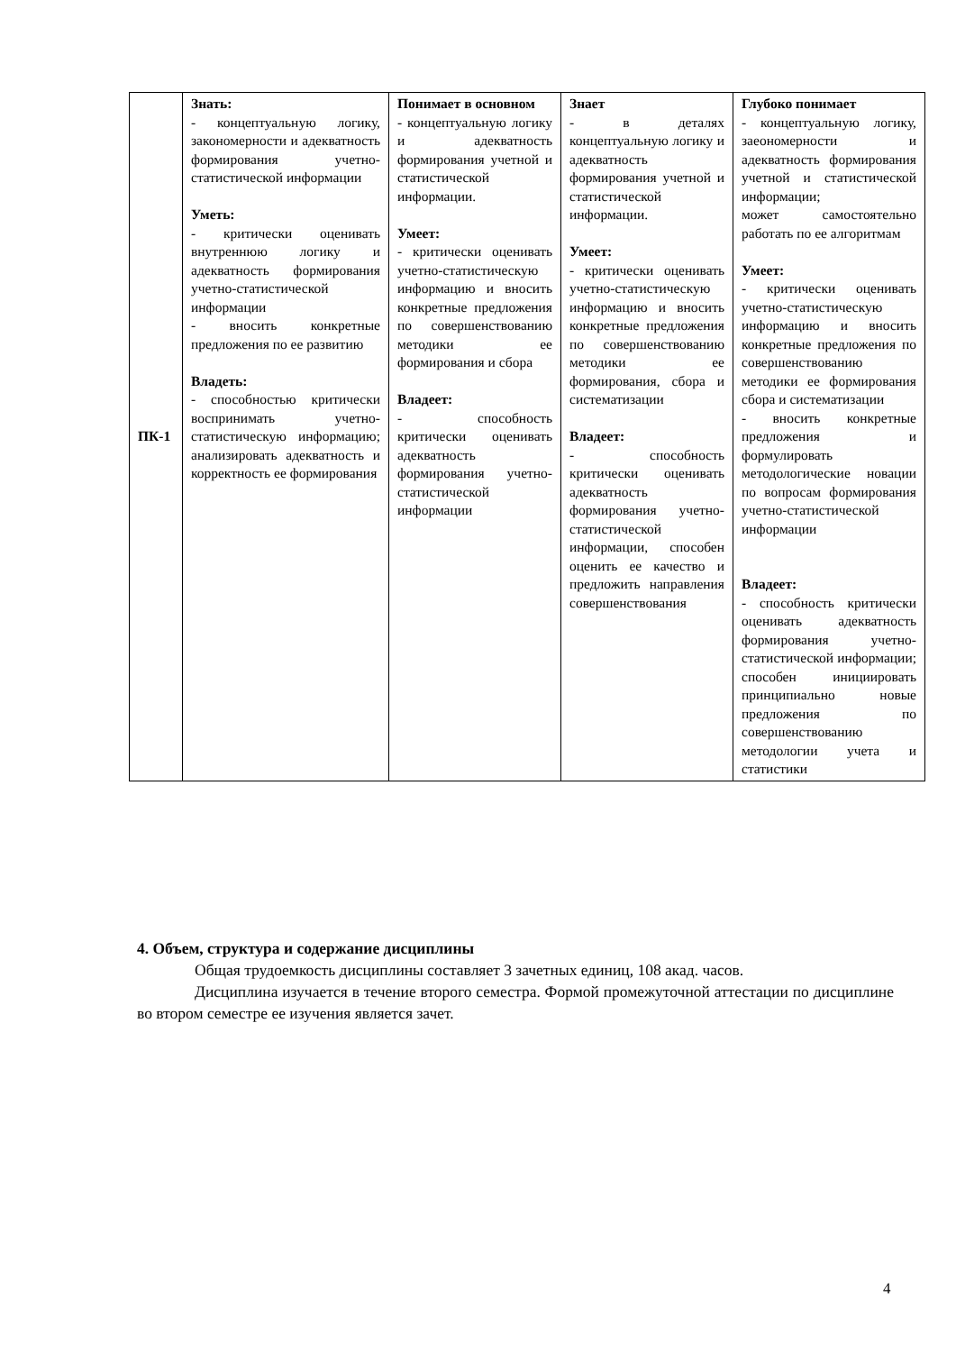| ПК-1 | Знать: - концептуальную логику, закономерности и адекватность формирования учетно-статистической информации Уметь: - критически оценивать внутреннюю логику и адекватность формирования учетно-статистической информации - вносить конкретные предложения по ее развитию Владеть: - способностью критически воспринимать учетно-статистическую информацию; анализировать адекватность и корректность ее формирования | Понимает в основном - концептуальную логику и адекватность формирования учетной и статистической информации. Умеет: - критически оценивать учетно-статистическую информацию и вносить конкретные предложения по совершенствованию методики ее формирования и сбора Владеет: - способность критически оценивать адекватность формирования учетно-статистической информации | Знает - в деталях концептуальную логику и адекватность формирования учетной и статистической информации. Умеет: - критически оценивать учетно-статистическую информацию и вносить конкретные предложения по совершенствованию методики ее формирования, сбора и систематизации Владеет: - способность критически оценивать адекватность формирования учетно-статистической информации, способен оценить ее качество и предложить направления совершенствования | Глубоко понимает - концептуальную логику, заеономерности и адекватность формирования учетной и статистической информации; может самостоятельно работать по ее алгоритмам Умеет: - критически оценивать учетно-статистическую информацию и вносить конкретные предложения по совершенствованию методики ее формирования сбора и систематизации - вносить конкретные предложения и формулировать методологические новации по вопросам формирования учетно-статистической информации Владеет: - способность критически оценивать адекватность формирования учетно-статистической информации; способен инициировать принципиально новые предложения по совершенствованию методологии учета и статистики |
4. Объем, структура и содержание дисциплины
Общая трудоемкость дисциплины составляет 3 зачетных единиц, 108 акад. часов.
Дисциплина изучается в течение второго семестра. Формой промежуточной аттестации по дисциплине во втором семестре ее изучения является зачет.
4